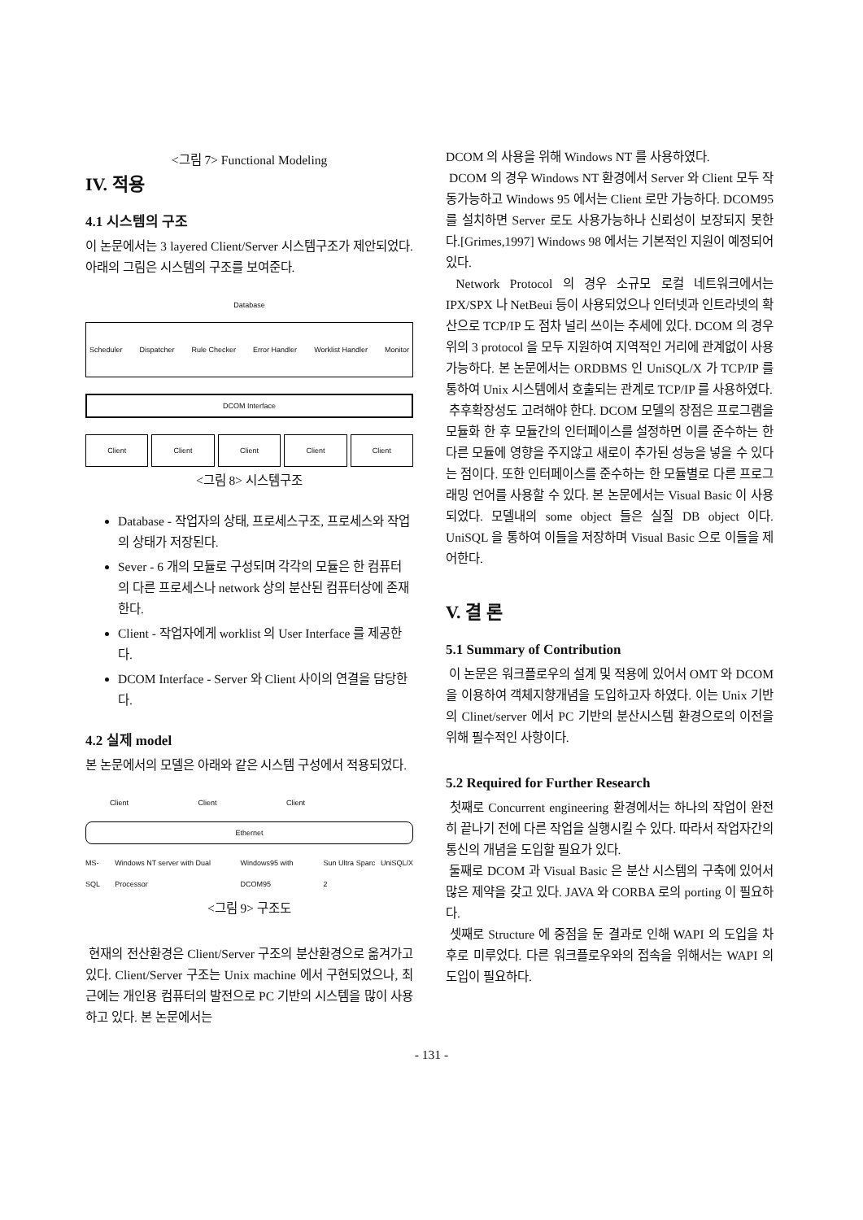<그림 7> Functional Modeling
IV. 적용
4.1 시스템의 구조
이 논문에서는 3 layered Client/Server 시스템구조가 제안되었다. 아래의 그림은 시스템의 구조를 보여준다.
Database
Scheduler Dispatcher Rule Checker Error Handler Worklist Handler Monitor
DCOM Interface
Client Client Client Client Client
<그림 8> 시스템구조
Database - 작업자의 상태, 프로세스구조, 프로세스와 작업의 상태가 저장된다.
Sever - 6 개의 모듈로 구성되며 각각의 모듈은 한 컴퓨터의 다른 프로세스나 network 상의 분산된 컴퓨터상에 존재한다.
Client - 작업자에게 worklist 의 User Interface 를 제공한다.
DCOM Interface - Server 와 Client 사이의 연결을 담당한다.
4.2 실제 model
본 논문에서의 모델은 아래와 같은 시스템 구성에서 적용되었다.
Client Client Client
Ethernet
MS-SQL Windows NT server with Dual Processor Windows95 with DCOM95 Sun Ultra Sparc 2 UniSQL/X
<그림 9> 구조도
현재의 전산환경은 Client/Server 구조의 분산환경으로 옮겨가고 있다. Client/Server 구조는 Unix machine 에서 구현되었으나, 최근에는 개인용 컴퓨터의 발전으로 PC 기반의 시스템을 많이 사용하고 있다. 본 논문에서는
DCOM 의 사용을 위해 Windows NT 를 사용하였다.
DCOM 의 경우 Windows NT 환경에서 Server 와 Client 모두 작동가능하고 Windows 95 에서는 Client 로만 가능하다. DCOM95 를 설치하면 Server 로도 사용가능하나 신뢰성이 보장되지 못한다.[Grimes,1997] Windows 98 에서는 기본적인 지원이 예정되어 있다.
Network Protocol 의 경우 소규모 로컬 네트워크에서는 IPX/SPX 나 NetBeui 등이 사용되었으나 인터넷과 인트라넷의 확산으로 TCP/IP 도 점차 널리 쓰이는 추세에 있다. DCOM 의 경우 위의 3 protocol 을 모두 지원하여 지역적인 거리에 관계없이 사용 가능하다. 본 논문에서는 ORDBMS 인 UniSQL/X 가 TCP/IP 를 통하여 Unix 시스템에서 호출되는 관계로 TCP/IP 를 사용하였다.
추후확장성도 고려해야 한다. DCOM 모델의 장점은 프로그램을 모듈화 한 후 모듈간의 인터페이스를 설정하면 이를 준수하는 한 다른 모듈에 영향을 주지않고 새로이 추가된 성능을 넣을 수 있다는 점이다. 또한 인터페이스를 준수하는 한 모듈별로 다른 프로그래밍 언어를 사용할 수 있다. 본 논문에서는 Visual Basic 이 사용되었다. 모델내의 some object 들은 실질 DB object 이다. UniSQL 을 통하여 이들을 저장하며 Visual Basic 으로 이들을 제어한다.
V. 결 론
5.1 Summary of Contribution
이 논문은 워크플로우의 설계 및 적용에 있어서 OMT 와 DCOM 을 이용하여 객체지향개념을 도입하고자 하였다. 이는 Unix 기반의 Clinet/server 에서 PC 기반의 분산시스템 환경으로의 이전을 위해 필수적인 사항이다.
5.2 Required for Further Research
첫째로 Concurrent engineering 환경에서는 하나의 작업이 완전히 끝나기 전에 다른 작업을 실행시킬 수 있다. 따라서 작업자간의 통신의 개념을 도입할 필요가 있다.
둘째로 DCOM 과 Visual Basic 은 분산 시스템의 구축에 있어서 많은 제약을 갖고 있다. JAVA 와 CORBA 로의 porting 이 필요하다.
셋째로 Structure 에 중점을 둔 결과로 인해 WAPI 의 도입을 차후로 미루었다. 다른 워크플로우와의 접속을 위해서는 WAPI 의 도입이 필요하다.
- 131 -